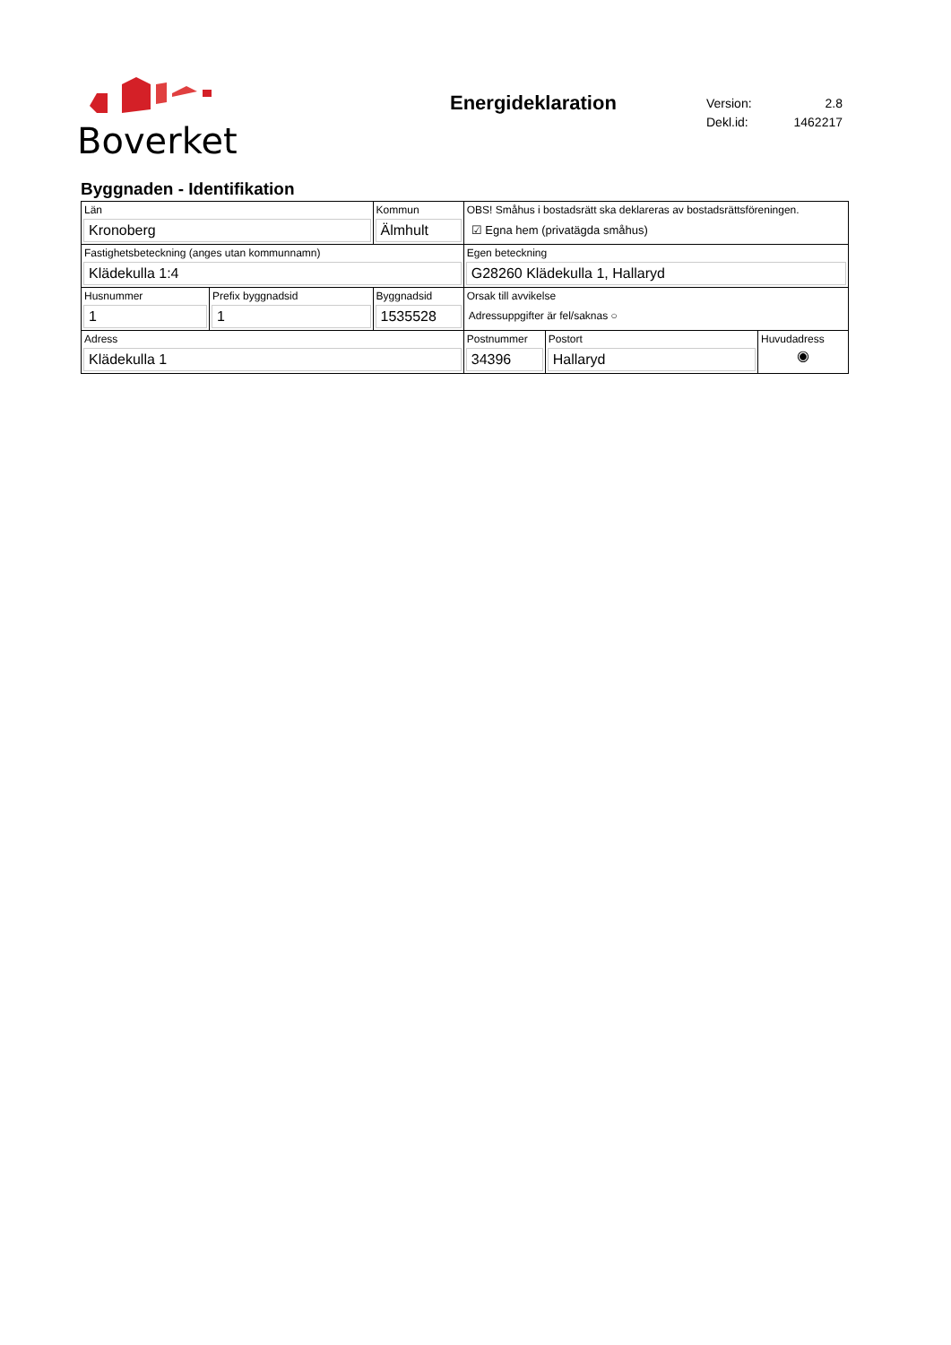Boverket
Energideklaration
| Version: | 2.8 |
| Dekl.id: | 1462217 |
Byggnaden - Identifikation
| Län Kronoberg | | Kommun Älmhult | | OBS! Småhus i bostadsrätt ska deklareras av bostadsrättsföreningen. ☑ Egna hem (privatägda småhus) | | |
| Fastighetsbeteckning (anges utan kommunnamn) Klädekulla 1:4 | | | | Egen beteckning G28260 Klädekulla 1, Hallaryd | | |
| Husnummer 1 | Prefix byggnadsid 1 | | Byggnadsid 1535528 | Orsak till avvikelse Adressuppgifter är fel/saknas ○ | | |
| Adress Klädekulla 1 | | | | Postnummer 34396 | Postort Hallaryd | Huvudadress ◉ |